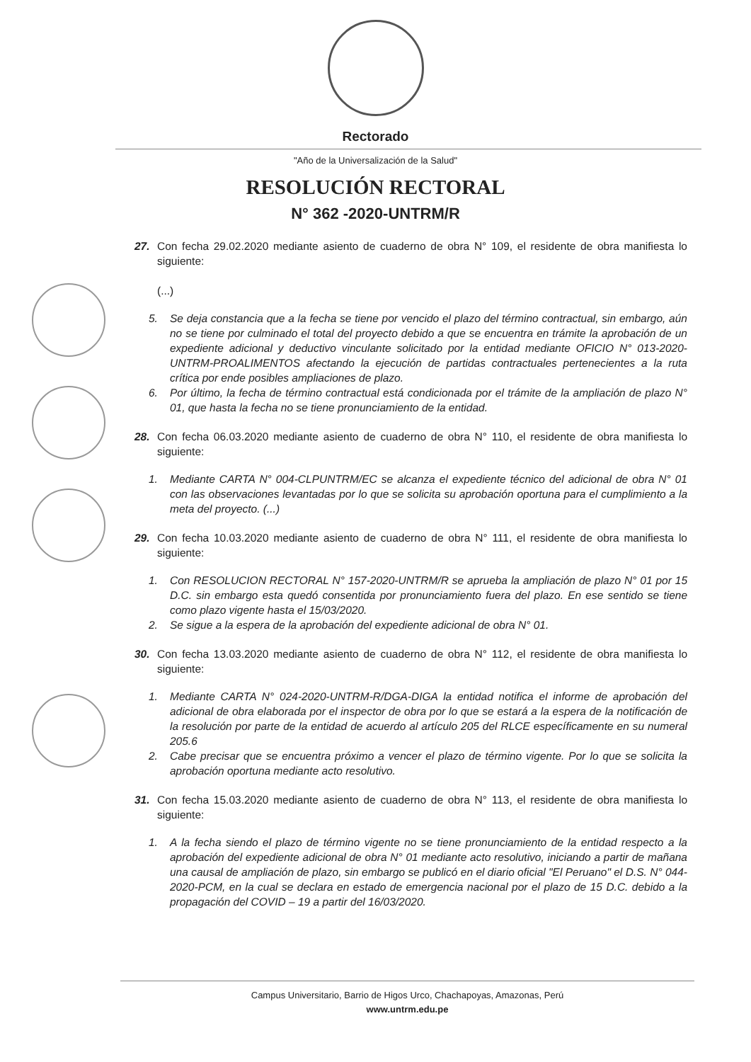Rectorado
"Año de la Universalización de la Salud"
RESOLUCIÓN RECTORAL
N° 362 -2020-UNTRM/R
27. Con fecha 29.02.2020 mediante asiento de cuaderno de obra N° 109, el residente de obra manifiesta lo siguiente:
(...)
5. Se deja constancia que a la fecha se tiene por vencido el plazo del término contractual, sin embargo, aún no se tiene por culminado el total del proyecto debido a que se encuentra en trámite la aprobación de un expediente adicional y deductivo vinculante solicitado por la entidad mediante OFICIO N° 013-2020-UNTRM-PROALIMENTOS afectando la ejecución de partidas contractuales pertenecientes a la ruta crítica por ende posibles ampliaciones de plazo.
6. Por último, la fecha de término contractual está condicionada por el trámite de la ampliación de plazo N° 01, que hasta la fecha no se tiene pronunciamiento de la entidad.
28. Con fecha 06.03.2020 mediante asiento de cuaderno de obra N° 110, el residente de obra manifiesta lo siguiente:
1. Mediante CARTA N° 004-CLPUNTRM/EC se alcanza el expediente técnico del adicional de obra N° 01 con las observaciones levantadas por lo que se solicita su aprobación oportuna para el cumplimiento a la meta del proyecto. (...)
29. Con fecha 10.03.2020 mediante asiento de cuaderno de obra N° 111, el residente de obra manifiesta lo siguiente:
1. Con RESOLUCION RECTORAL N° 157-2020-UNTRM/R se aprueba la ampliación de plazo N° 01 por 15 D.C. sin embargo esta quedó consentida por pronunciamiento fuera del plazo. En ese sentido se tiene como plazo vigente hasta el 15/03/2020.
2. Se sigue a la espera de la aprobación del expediente adicional de obra N° 01.
30. Con fecha 13.03.2020 mediante asiento de cuaderno de obra N° 112, el residente de obra manifiesta lo siguiente:
1. Mediante CARTA N° 024-2020-UNTRM-R/DGA-DIGA la entidad notifica el informe de aprobación del adicional de obra elaborada por el inspector de obra por lo que se estará a la espera de la notificación de la resolución por parte de la entidad de acuerdo al artículo 205 del RLCE específicamente en su numeral 205.6
2. Cabe precisar que se encuentra próximo a vencer el plazo de término vigente. Por lo que se solicita la aprobación oportuna mediante acto resolutivo.
31. Con fecha 15.03.2020 mediante asiento de cuaderno de obra N° 113, el residente de obra manifiesta lo siguiente:
1. A la fecha siendo el plazo de término vigente no se tiene pronunciamiento de la entidad respecto a la aprobación del expediente adicional de obra N° 01 mediante acto resolutivo, iniciando a partir de mañana una causal de ampliación de plazo, sin embargo se publicó en el diario oficial "El Peruano" el D.S. N° 044-2020-PCM, en la cual se declara en estado de emergencia nacional por el plazo de 15 D.C. debido a la propagación del COVID – 19 a partir del 16/03/2020.
Campus Universitario, Barrio de Higos Urco, Chachapoyas, Amazonas, Perú
www.untrm.edu.pe